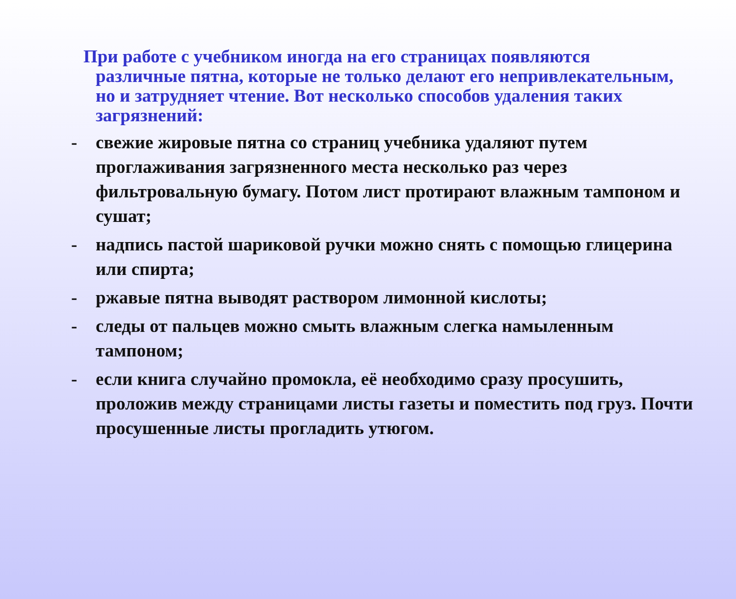При работе с учебником иногда на его страницах появляются различные пятна, которые не только делают его непривлекательным, но и затрудняет чтение. Вот несколько способов удаления таких загрязнений:
- свежие жировые пятна со страниц учебника удаляют путем проглаживания загрязненного места несколько раз через фильтровальную бумагу. Потом лист протирают влажным тампоном и сушат;
- надпись пастой шариковой ручки можно снять с помощью глицерина или спирта;
- ржавые пятна выводят раствором лимонной кислоты;
- следы от пальцев можно смыть влажным слегка намыленным тампоном;
- если книга случайно промокла, её необходимо сразу просушить, проложив между страницами листы газеты и поместить под груз. Почти просушенные листы прогладить утюгом.